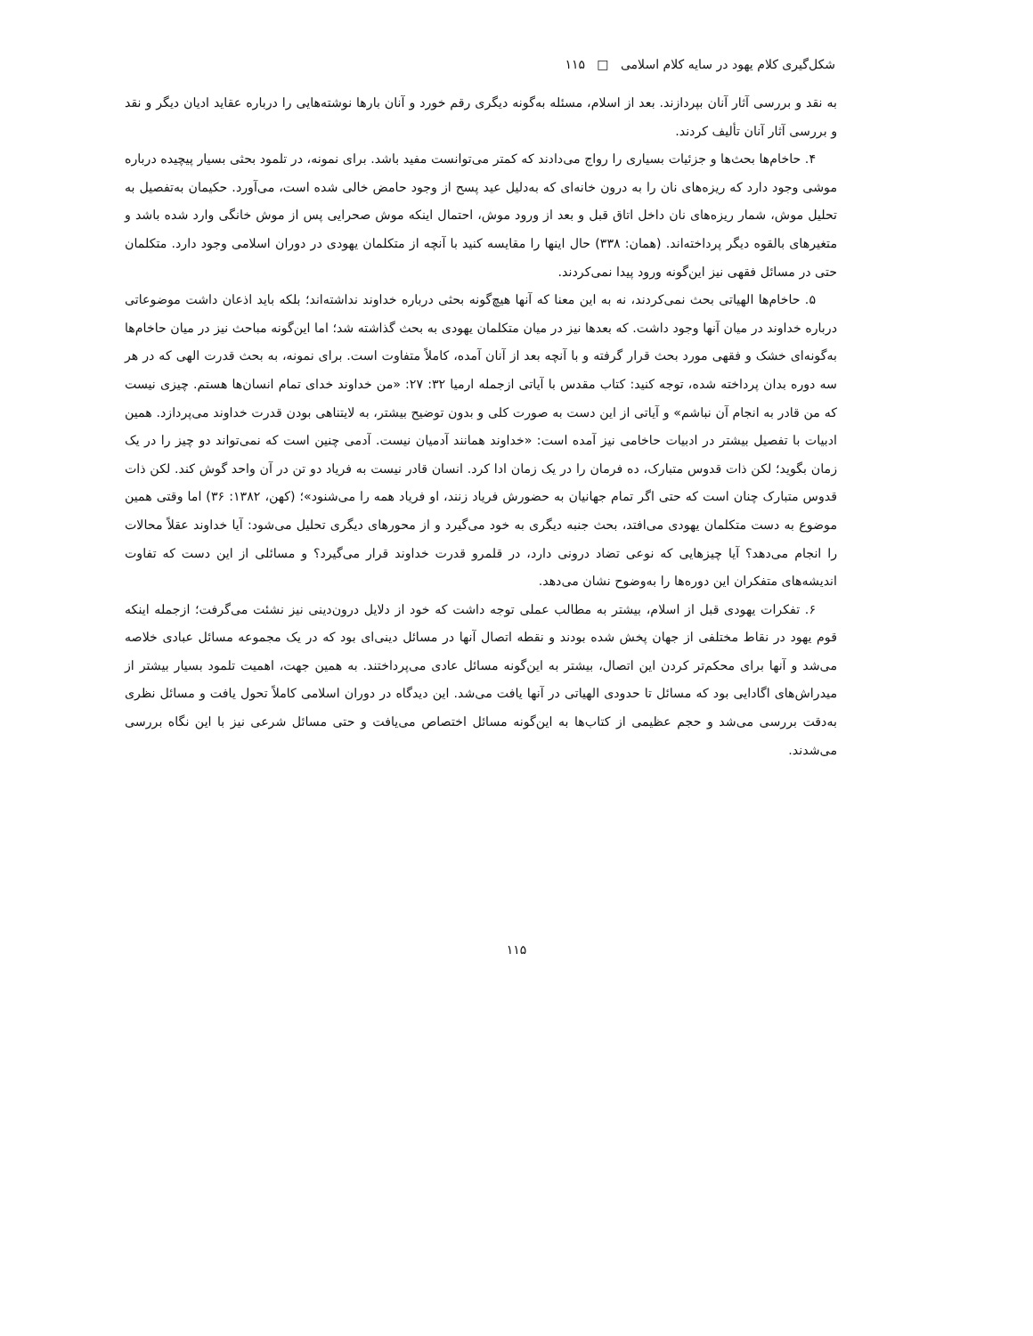شکل‌گیری کلام یهود در سایه کلام اسلامی □ ۱۱۵
به نقد و بررسی آثار آنان بپردازند. بعد از اسلام، مسئله به‌گونه دیگری رقم خورد و آنان بارها نوشته‌هایی را درباره عقاید ادیان دیگر و نقد و بررسی آثار آنان تألیف کردند.
۴. حاخام‌ها بحث‌ها و جزئیات بسیاری را رواج می‌دادند که کمتر می‌توانست مفید باشد. برای نمونه، در تلمود بحثی بسیار پیچیده درباره موشی وجود دارد که ریزه‌های نان را به درون خانه‌ای که به‌دلیل عید پسح از وجود حامض خالی شده است، می‌آورد. حکیمان به‌تفصیل به تحلیل موش، شمار ریزه‌های نان داخل اتاق قبل و بعد از ورود موش، احتمال اینکه موش صحرایی پس از موش خانگی وارد شده باشد و متغیرهای بالقوه دیگر پرداخته‌اند. (همان: ۳۳۸) حال اینها را مقایسه کنید با آنچه از متکلمان یهودی در دوران اسلامی وجود دارد. متکلمان حتی در مسائل فقهی نیز این‌گونه ورود پیدا نمی‌کردند.
۵. حاخام‌ها الهیاتی بحث نمی‌کردند، نه به این معنا که آنها هیچ‌گونه بحثی درباره خداوند نداشته‌اند؛ بلکه باید اذعان داشت موضوعاتی درباره خداوند در میان آنها وجود داشت. که بعدها نیز در میان متکلمان یهودی به بحث گذاشته شد؛ اما این‌گونه مباحث نیز در میان حاخام‌ها به‌گونه‌ای خشک و فقهی مورد بحث قرار گرفته و با آنچه بعد از آنان آمده، کاملاً متفاوت است. برای نمونه، به بحث قدرت الهی که در هر سه دوره بدان پرداخته شده، توجه کنید: کتاب مقدس با آیاتی ازجمله ارمیا ۳۲: ۲۷: «من خداوند خدای تمام انسان‌ها هستم. چیزی نیست که من قادر به انجام آن نباشم» و آیاتی از این دست به صورت کلی و بدون توضیح بیشتر، به لایتناهی بودن قدرت خداوند می‌پردازد. همین ادبیات با تفصیل بیشتر در ادبیات حاخامی نیز آمده است: «خداوند همانند آدمیان نیست. آدمی چنین است که نمی‌تواند دو چیز را در یک زمان بگوید؛ لکن ذات قدوس متبارک، ده فرمان را در یک زمان ادا کرد. انسان قادر نیست به فریاد دو تن در آن واحد گوش کند. لکن ذات قدوس متبارک چنان است که حتی اگر تمام جهانیان به حضورش فریاد زنند، او فریاد همه را می‌شنود»؛ (کهن، ۱۳۸۲: ۳۶) اما وقتی همین موضوع به دست متکلمان یهودی می‌افتد، بحث جنبه دیگری به خود می‌گیرد و از محورهای دیگری تحلیل می‌شود: آیا خداوند عقلاً محالات را انجام می‌دهد؟ آیا چیزهایی که نوعی تضاد درونی دارد، در قلمرو قدرت خداوند قرار می‌گیرد؟ و مسائلی از این دست که تفاوت اندیشه‌های متفکران این دوره‌ها را به‌وضوح نشان می‌دهد.
۶. تفکرات یهودی قبل از اسلام، بیشتر به مطالب عملی توجه داشت که خود از دلایل درون‌دینی نیز نشئت می‌گرفت؛ ازجمله اینکه قوم یهود در نقاط مختلفی از جهان پخش شده بودند و نقطه اتصال آنها در مسائل دینی‌ای بود که در یک مجموعه مسائل عبادی خلاصه می‌شد و آنها برای محکم‌تر کردن این اتصال، بیشتر به این‌گونه مسائل عادی می‌پرداختند. به همین جهت، اهمیت تلمود بسیار بیشتر از میدراش‌های اگادایی بود که مسائل تا حدودی الهیاتی در آنها یافت می‌شد. این دیدگاه در دوران اسلامی کاملاً تحول یافت و مسائل نظری به‌دقت بررسی می‌شد و حجم عظیمی از کتاب‌ها به این‌گونه مسائل اختصاص می‌یافت و حتی مسائل شرعی نیز با این نگاه بررسی می‌شدند.
۱۱۵